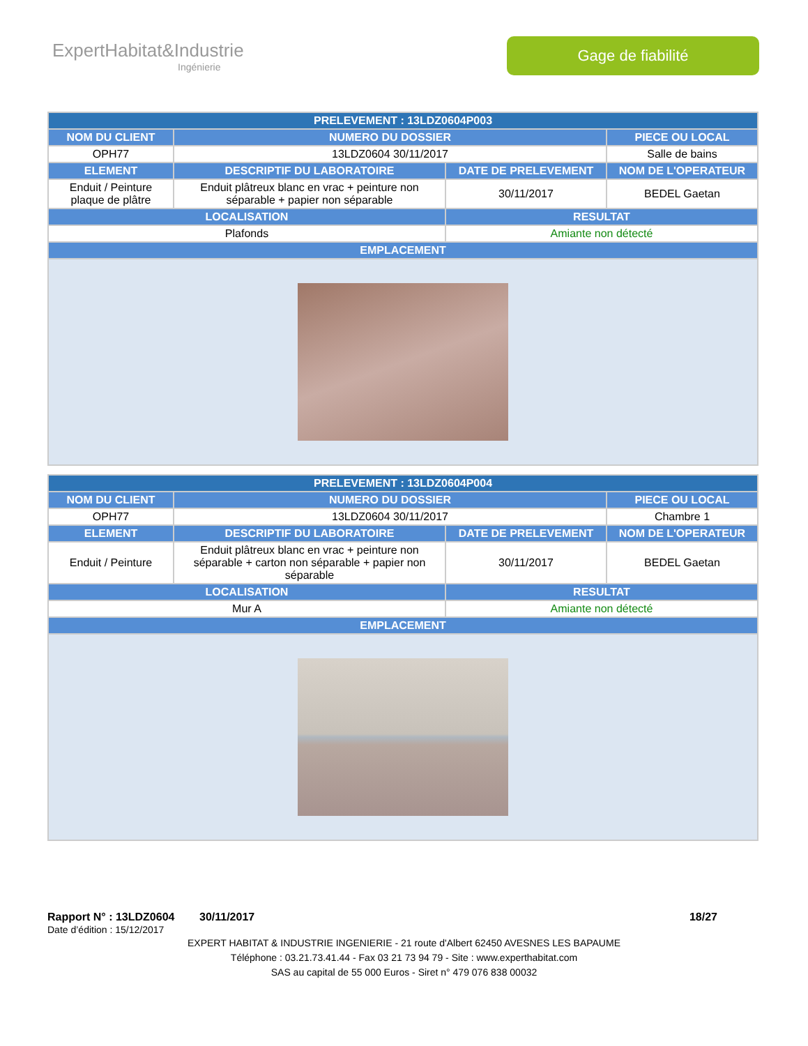ExpertHabitat&Industrie
Ingénierie
Gage de fiabilité
| PRELEVEMENT : 13LDZ0604P003 | | | |
| --- | --- | --- | --- |
| NOM DU CLIENT | NUMERO DU DOSSIER | | PIECE OU LOCAL |
| OPH77 | 13LDZ0604 30/11/2017 | | Salle de bains |
| ELEMENT | DESCRIPTIF DU LABORATOIRE | DATE DE PRELEVEMENT | NOM DE L'OPERATEUR |
| Enduit / Peinture plaque de plâtre | Enduit plâtreux blanc en vrac + peinture non séparable + papier non séparable | 30/11/2017 | BEDEL Gaetan |
| LOCALISATION | | RESULTAT | |
| Plafonds | | Amiante non détecté | |
| EMPLACEMENT | | | |
| PRELEVEMENT : 13LDZ0604P004 | | | |
| --- | --- | --- | --- |
| NOM DU CLIENT | NUMERO DU DOSSIER | | PIECE OU LOCAL |
| OPH77 | 13LDZ0604 30/11/2017 | | Chambre 1 |
| ELEMENT | DESCRIPTIF DU LABORATOIRE | DATE DE PRELEVEMENT | NOM DE L'OPERATEUR |
| Enduit / Peinture | Enduit plâtreux blanc en vrac + peinture non séparable + carton non séparable + papier non séparable | 30/11/2017 | BEDEL Gaetan |
| LOCALISATION | | RESULTAT | |
| Mur A | | Amiante non détecté | |
| EMPLACEMENT | | | |
Rapport N° : 13LDZ0604 30/11/2017 18/27
Date d’édition : 15/12/2017
EXPERT HABITAT & INDUSTRIE INGENIERIE - 21 route d'Albert 62450 AVESNES LES BAPAUME
Téléphone : 03.21.73.41.44 - Fax 03 21 73 94 79 - Site : www.experthabitat.com
SAS au capital de 55 000 Euros - Siret n° 479 076 838 00032